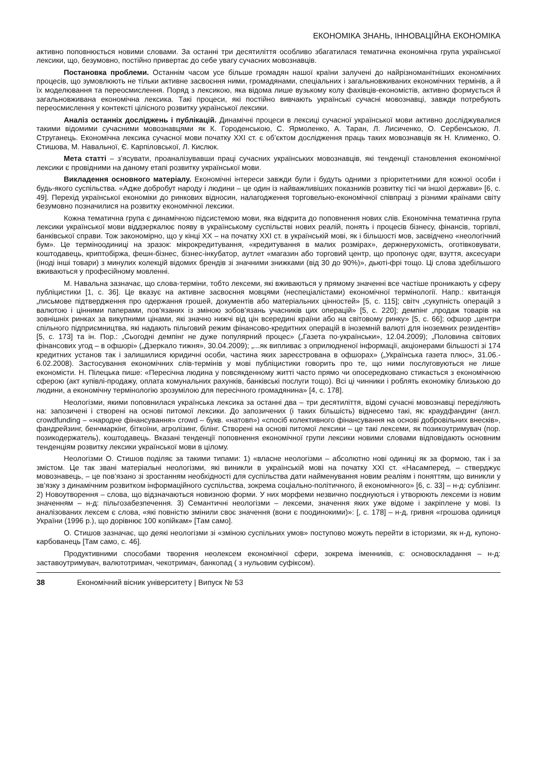ЕКОНОМІКА ЗНАНЬ, ІННОВАЦІЙНА ЕКОНОМІКА
активно поповнюється новими словами. За останні три десятиліття особливо збагатилася тематична економічна група української лексики, що, безумовно, постійно привертає до себе увагу сучасних мовознавців.
Постановка проблеми. Останнім часом усе більше громадян нашої країни залучені до найрізноманітніших економічних процесів, що зумовлюють не тільки активне засвоєння ними, громадянами, спеціальних і загальновживаних економічних термінів, а й їх моделювання та переосмислення. Поряд з лексикою, яка відома лише вузькому колу фахівців-економістів, активно формується й загальновживана економічна лексика. Такі процеси, які постійно вивчають українські сучасні мовознавці, завжди потребують переосмислення у контексті цілісного розвитку української лексики.
Аналіз останніх досліджень і публікацій. Динамічні процеси в лексиці сучасної української мови активно досліджувалися такими відомими сучасними мовознавцями як К. Городенською, С. Ярмоленко, А. Таран, Л. Лисиченко, О. Сербенською, Л. Струганець. Економічна лексика сучасної мови початку ХХІ ст. є об’єктом дослідження праць таких мовознавців як Н. Клименко, О. Стишова, М. Навальної, Є. Карпіловської, Л. Кислюк.
Мета статті – з’ясувати, проаналізувавши праці сучасних українських мовознавців, які тенденції становлення економічної лексики є провідними на даному етапі розвитку української мови.
Викладення основного матеріалу. Економічні інтереси завжди були і будуть одними з пріоритетними для кожної особи і будь-якого суспільства. «Адже добробут народу і людини – це один із найважливіших показників розвитку тієї чи іншої держави» [6, с. 49]. Перехід української економіки до ринкових відносин, налагодження торговельно-економічної співпраці з різними країнами світу безумовно позначилися на розвитку економічної лексики.
Кожна тематична група є динамічною підсистемою мови, яка відкрита до поповнення нових слів. Економічна тематична група лексики української мови віддзеркалює появу в українському суспільстві нових реалій, понять і процесів бізнесу, фінансів, торгівлі, банківської справи. Тож закономірно, що у кінці ХХ – на початку ХХІ ст. в українській мові, як і більшості мов, засвідчено «неологічний бум». Це терміноодиниці на зразок: мікрокредитування, «кредитування в малих розмірах», держнерухомість, оготівковувати, коштодавець, криптобіржа, фешн-бізнес, бізнес-інкубатор, аутлет «магазин або торговий центр, що пропонує одяг, взуття, аксесуари (іноді інші товари) з минулих колекцій відомих брендів зі значними знижками (від 30 до 90%)», дьюті-фрі тощо. Ці слова здебільшого вживаються у професійному мовленні.
М. Навальна зазначає, що слова-терміни, тобто лексеми, які вживаються у прямому значенні все частіше проникають у сферу публіцистики [1, с. 36]. Це вказує на активне засвоєння мовцями (неспеціалістами) економічної термінології. Напр.: квитанція „письмове підтвердження про одержання грошей, документів або матеріальних цінностей» [5, с. 115]; світч „сукупність операцій з валютою і цінними паперами, пов’язаних із зміною зобов’язань учасників цих операцій» [5, с. 220]; демпінг „продаж товарів на зовнішніх ринках за викупними цінами, які значно нижчі від цін всередині країни або на світовому ринку» [5, с. 66]; офшор „центри спільного підприємництва, які надають пільговий режим фінансово-кредитних операцій в іноземній валюті для іноземних резидентів» [5, с. 173] та ін. Пор.: „Сьогодні демпінг не дуже популярний процес» („Газета по-українськи», 12.04.2009); „Половина світових фінансових угод – в офшорі» („Дзеркало тижня», 30.04.2009); „...як випливає з оприлюдненої інформації, акціонерами більшості зі 174 кредитних установ так і залишилися юридичні особи, частина яких зареєстрована в офшорах» („Українська газета плюс», 31.06.- 6.02.2008). Застосування економічних слів-термінів у мові публіцистики говорить про те, що ними послуговуються не лише економісти. Н. Пілецька пише: «Пересічна людина у повсякденному житті часто прямо чи опосередковано стикається з економічною сферою (акт купівлі-продажу, оплата комунальних рахунків, банківські послуги тощо). Всі ці чинники і роблять економіку близькою до людини, а економічну термінологію зрозумілою для пересічного громадянина» [4, с. 178].
Неологізми, якими поповнилася українська лексика за останні два – три десятиліття, відомі сучасні мовознавці переділяють на: запозичені і створені на основі питомої лексики. До запозичених (і таких більшість) віднесемо такі, як: краудфандинг (англ. crowdfunding – «народне фінансування» crowd – букв. «натовп») «спосіб колективного фінансування на основі добровільних внесків», фандрейзинг, бенчмаркінг, біткоїни, агролізинг, білінг. Створені на основі питомої лексики – це такі лексеми, як позикоутримувач (пор. позикодержатель), коштодавець. Вказані тенденції поповнення економічної групи лексики новими словами відповідають основним тенденціям розвитку лексики української мови в цілому.
Неологізми О. Стишов поділяє за такими типами: 1) «власне неологізми – абсолютно нові одиниці як за формою, так і за змістом. Це так звані матеріальні неологізми, які виникли в українській мові на початку ХХІ ст. «Насамперед, – стверджує мовознавець, – це пов’язано зі зростанням необхідності для суспільства дати найменування новим реаліям і поняттям, що виникли у зв’язку з динамічним розвитком інформаційного суспільства, зокрема соціально-політичного, й економічного» [6, с. 33] – н-д: сублізинг. 2) Новоутворення – слова, що відзначаються новизною форми. У них морфеми незвично поєднуються і утворюють лексеми із новим значенням – н-д: пільгозабезпечення. 3) Семантичні неологізми – лексеми, значення яких уже відоме і закріплене у мові. Із аналізованих лексем є слова, «які повністю змінили своє значення (вони є поодинокими)»: [, с. 178] – н-д, гривня «грошова одиниця України (1996 р.), що дорівнює 100 копійкам» [Там само].
О. Стишов зазначає, що деякі неологізми зі «зміною суспільних умов» поступово можуть перейти в історизми, як н-д, купоно-карбованець [Там само, с. 46].
Продуктивними способами творення неолексем економічної сфери, зокрема іменників, є: основоскладання – н-д: заставоутримувач, валютотримач, чекотримач, банкопад ( з нульовим суфіксом).
38 Економічний вісник університету | Випуск № 53